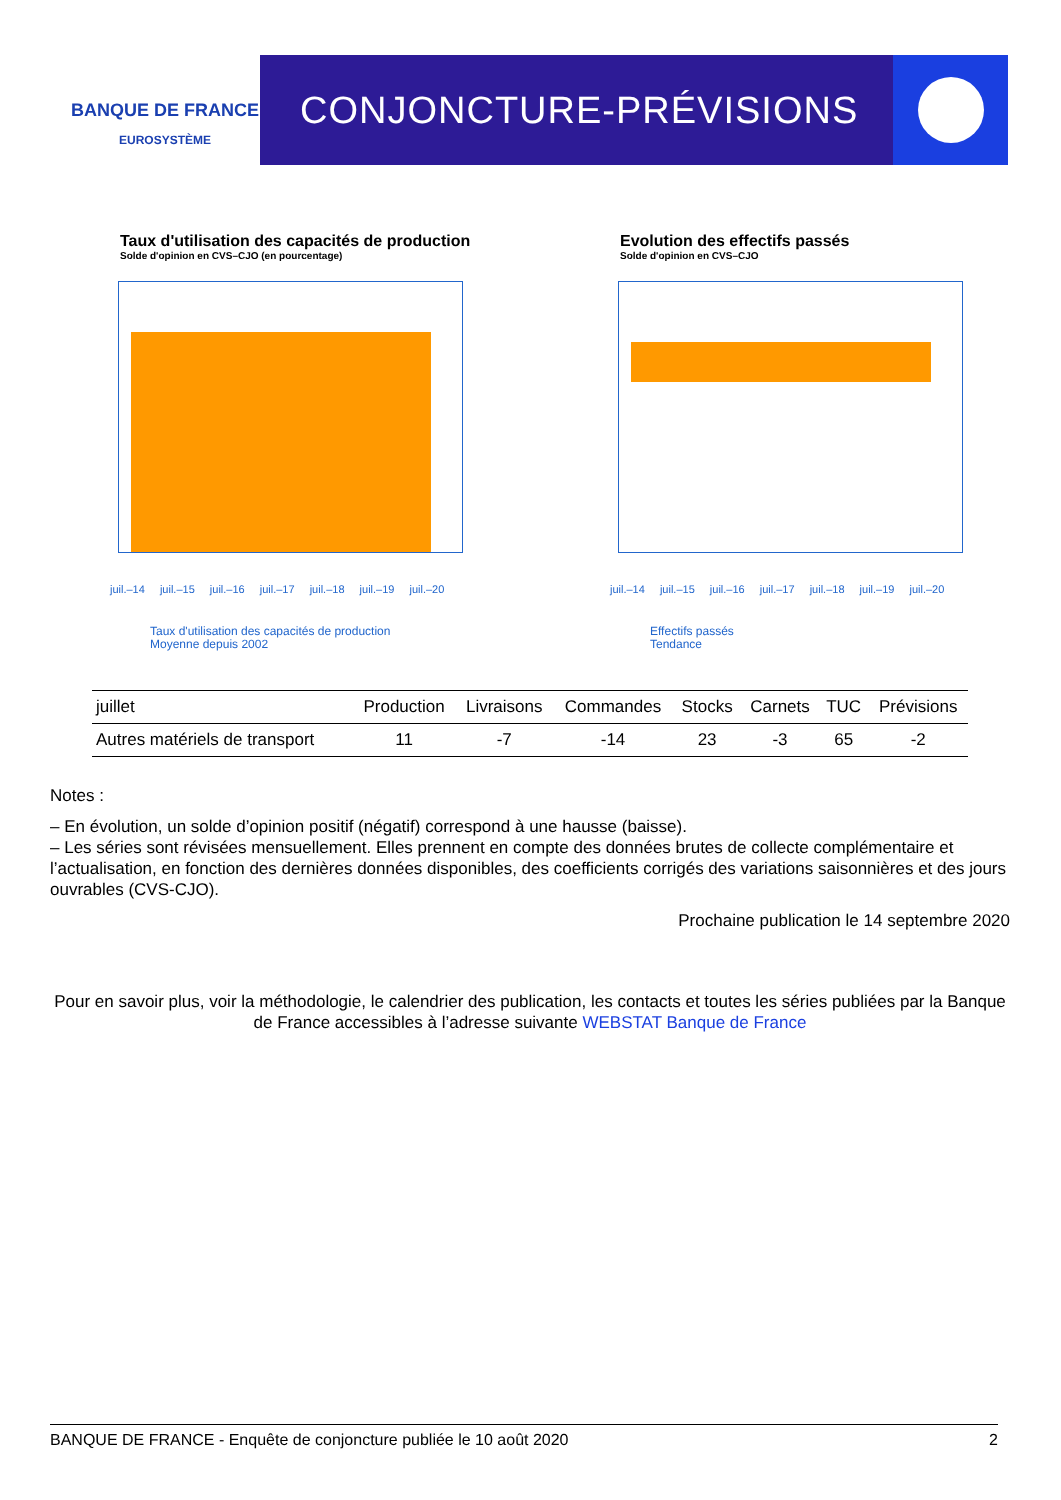BANQUE DE FRANCE
EUROSYSTÈME
CONJONCTURE-PRÉVISIONS
Taux d'utilisation des capacités de production
Solde d'opinion en CVS–CJO (en pourcentage)
juil.–14 juil.–15 juil.–16 juil.–17 juil.–18 juil.–19 juil.–20
Taux d'utilisation des capacités de production
Moyenne depuis 2002
Evolution des effectifs passés
Solde d'opinion en CVS–CJO
juil.–14 juil.–15 juil.–16 juil.–17 juil.–18 juil.–19 juil.–20
Effectifs passés
Tendance
| juillet | Production | Livraisons | Commandes | Stocks | Carnets | TUC | Prévisions |
| --- | --- | --- | --- | --- | --- | --- | --- |
| Autres matériels de transport | 11 | -7 | -14 | 23 | -3 | 65 | -2 |
Notes :
– En évolution, un solde d’opinion positif (négatif) correspond à une hausse (baisse).
– Les séries sont révisées mensuellement. Elles prennent en compte des données brutes de collecte complémentaire et l’actualisation, en fonction des dernières données disponibles, des coefficients corrigés des variations saisonnières et des jours ouvrables (CVS-CJO).
Prochaine publication le 14 septembre 2020
Pour en savoir plus, voir la méthodologie, le calendrier des publication, les contacts et toutes les séries publiées par la Banque de France accessibles à l’adresse suivante WEBSTAT Banque de France
BANQUE DE FRANCE - Enquête de conjoncture publiée le 10 août 2020 2